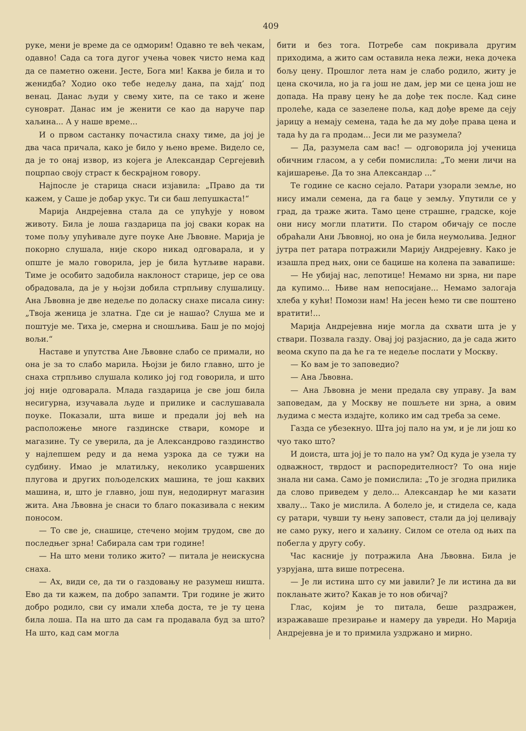409
руке, мени је време да се одморим! Одавно те већ чекам, одавно! Сада са тога дугог учења човек чисто нема кад да се паметно ожени. Јесте, Бога ми! Каква је била и то женидба? Ходио око тебе недељу дана, па хајд’ под венац. Данас људи у свему хите, па се тако и жене суноврат. Данас им је женити се као да наруче пар хаљина... А у наше време...
И о првом састанку почастила снаху тиме, да јој је два часа причала, како је било у њено време. Видело се, да је то онај извор, из којега је Александар Сергејевић поцрпао своју страст к бескрајном говору.
Најпосле је старица снаси изјавила: „Право да ти кажем, у Саше је добар укус. Ти си баш лепушкаста!“
Марија Андрејевна стала да се упућује у новом животу. Била је лоша газдарица па јој сваки корак на томе пољу упућивале дуге поуке Ане Љвовне. Марија је покорно слушала, није скоро никад одговарала, и у опште је мало говорила, јер је била ћутљиве нарави. Тиме је особито задобила наклоност старице, јер се ова обрадовала, да је у њојзи добила стрпљиву слушалицу. Ана Љвовна је две недеље по доласку снахе писала сину: „Твоја женица је златна. Где си је нашао? Слуша ме и поштује ме. Тиха је, смерна и сношљива. Баш је по мојој вољи.“
Наставе и упутства Ане Љвовне слабо се примали, но она је за то слабо марила. Њојзи је било главно, што је снаха стрпљиво слушала колико јој год говорила, и што јој није одговарала. Млада газдарица је све још била несигурна, изучавала људе и прилике и саслушавала поуке. Показали, шта више и предали јој већ на расположење многе газдинске ствари, коморе и магазине. Ту се уверила, да је Александрово газдинство у најлепшем реду и да нема узрока да се тужи на судбину. Имао је млатиљку, неколико усавршених плугова и других пољоделских машина, те још каквих машина, и, што је главно, још пун, недодирнут магазин жита. Ана Љвовна је снаси то благо показивала с неким поносом.
— То све је, снашице, стечено мојим трудом, све до последњег зрна! Сабирала сам три године!
— На што мени толико жито? — питала је неискусна снаха.
— Ах, види се, да ти о газдовању не разумеш ништа. Ево да ти кажем, па добро запамти. Три године је жито добро родило, сви су имали хлеба доста, те је ту цена била лоша. Па на што да сам га продавала буд за што? На што, кад сам могла
бити и без тога. Потребе сам покривала другим приходима, а жито сам оставила нека лежи, нека дочека бољу цену. Прошлог лета нам је слабо родило, житу је цена скочила, но ја га још не дам, јер ми се цена још не допада. На праву цену ће да дође тек после. Кад сине пролеће, када се зазелене поља, кад дође време да сеју јарицу а немају семена, тада ће да му дође права цена и тада ћу да га продам... Јеси ли ме разумела?
— Да, разумела сам вас! — одговорила јој ученица обичним гласом, а у себи помислила: „То мени личи на кајишарење. Да то зна Александар ...“
Те године се касно сејало. Ратари узорали земље, но нису имали семена, да га баце у земљу. Упутили се у град, да траже жита. Тамо цене страшне, градске, које они нису могли платити. По старом обичају се после обраћали Ани Љвовној, но она је била неумољива. Једног јутра пет ратара потражили Марију Андрејевну. Како је изашла пред њих, они се бацише на колена па завапише:
— Не убијај нас, лепотице! Немамо ни зрна, ни паре да купимо... Њиве нам непосијане... Немамо залогаја хлеба у кући! Помози нам! На јесен ћемо ти све поштено вратити!...
Марија Андрејевна није могла да схвати шта је у ствари. Позвала газду. Овај јој разјаснио, да је сада жито веома скупо па да ће га те недеље послати у Москву.
— Ко вам је то заповедио?
— Ана Љвовна.
— Ана Љвовна је мени предала сву управу. Ја вам заповедам, да у Москву не пошљете ни зрна, а овим људима с места издајте, колико им сад треба за семе.
Газда се убезекнуо. Шта јој пало на ум, и је ли још ко чуо тако што?
И доиста, шта јој је то пало на ум? Од куда је узела ту одважност, тврдост и распоредителност? То она није знала ни сама. Само је помислила: „То је згодна прилика да слово приведем у дело... Александар ће ми казати хвалу... Тако је мислила. А болело је, и стидела се, када су ратари, чувши ту њену заповест, стали да јој целивају не само руку, него и хаљину. Силом се отела од њих па побегла у другу собу.
Час касније ју потражила Ана Љвовна. Била је узрујана, шта више потресена.
— Је ли истина што су ми јавили? Је ли истина да ви поклањате жито? Какав је то нов обичај?
Глас, којим је то питала, беше раздражен, изражаваше презирање и намеру да увреди. Но Марија Андрејевна је и то примила уздржано и мирно.